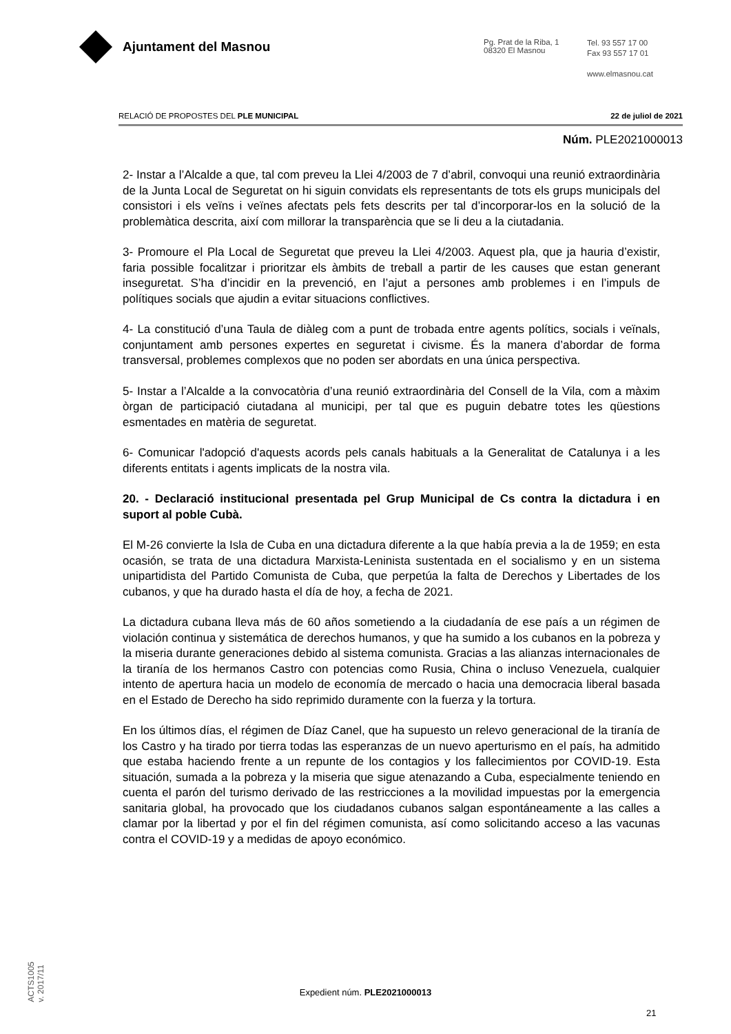Ajuntament del Masnou
Pg. Prat de la Riba, 1
08320 El Masnou
Tel. 93 557 17 00
Fax 93 557 17 01
www.elmasnou.cat
RELACIÓ DE PROPOSTES DEL PLE MUNICIPAL 22 de juliol de 2021
Núm. PLE2021000013
2- Instar a l’Alcalde a que, tal com preveu la Llei 4/2003 de 7 d’abril, convoqui una reunió extraordinària de la Junta Local de Seguretat on hi siguin convidats els representants de tots els grups municipals del consistori i els veïns i veïnes afectats pels fets descrits per tal d’incorporar-los en la solució de la problemàtica descrita, així com millorar la transparència que se li deu a la ciutadania.
3- Promoure el Pla Local de Seguretat que preveu la Llei 4/2003. Aquest pla, que ja hauria d’existir, faria possible focalitzar i prioritzar els àmbits de treball a partir de les causes que estan generant inseguretat. S’ha d’incidir en la prevenció, en l’ajut a persones amb problemes i en l’impuls de polítiques socials que ajudin a evitar situacions conflictives.
4- La constitució d’una Taula de diàleg com a punt de trobada entre agents polítics, socials i veïnals, conjuntament amb persones expertes en seguretat i civisme. És la manera d’abordar de forma transversal, problemes complexos que no poden ser abordats en una única perspectiva.
5- Instar a l’Alcalde a la convocatòria d’una reunió extraordinària del Consell de la Vila, com a màxim òrgan de participació ciutadana al municipi, per tal que es puguin debatre totes les qüestions esmentades en matèria de seguretat.
6- Comunicar l'adopció d'aquests acords pels canals habituals a la Generalitat de Catalunya i a les diferents entitats i agents implicats de la nostra vila.
20. - Declaració institucional presentada pel Grup Municipal de Cs contra la dictadura i en suport al poble Cubà.
El M-26 convierte la Isla de Cuba en una dictadura diferente a la que había previa a la de 1959; en esta ocasión, se trata de una dictadura Marxista-Leninista sustentada en el socialismo y en un sistema unipartidista del Partido Comunista de Cuba, que perpetúa la falta de Derechos y Libertades de los cubanos, y que ha durado hasta el día de hoy, a fecha de 2021.
La dictadura cubana lleva más de 60 años sometiendo a la ciudadanía de ese país a un régimen de violación continua y sistemática de derechos humanos, y que ha sumido a los cubanos en la pobreza y la miseria durante generaciones debido al sistema comunista. Gracias a las alianzas internacionales de la tiranía de los hermanos Castro con potencias como Rusia, China o incluso Venezuela, cualquier intento de apertura hacia un modelo de economía de mercado o hacia una democracia liberal basada en el Estado de Derecho ha sido reprimido duramente con la fuerza y la tortura.
En los últimos días, el régimen de Díaz Canel, que ha supuesto un relevo generacional de la tiranía de los Castro y ha tirado por tierra todas las esperanzas de un nuevo aperturismo en el país, ha admitido que estaba haciendo frente a un repunte de los contagios y los fallecimientos por COVID-19. Esta situación, sumada a la pobreza y la miseria que sigue atenazando a Cuba, especialmente teniendo en cuenta el parón del turismo derivado de las restricciones a la movilidad impuestas por la emergencia sanitaria global, ha provocado que los ciudadanos cubanos salgan espontáneamente a las calles a clamar por la libertad y por el fin del régimen comunista, así como solicitando acceso a las vacunas contra el COVID-19 y a medidas de apoyo económico.
ACTS1005
v. 2017/11
Expedient núm. PLE2021000013
21